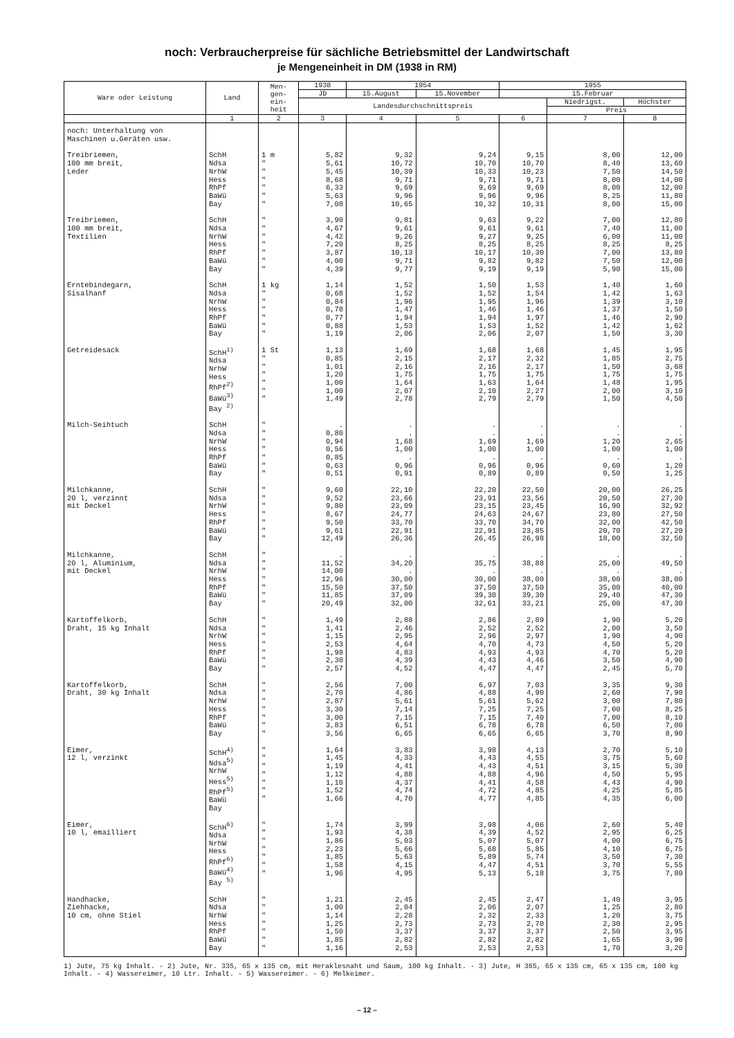noch: Verbraucherpreise für sächliche Betriebsmittel der Landwirtschaft
je Mengeneinheit in DM (1938 in RM)
| Ware oder Leistung | Land | Men- gen- ein- heit | 1938 | 1954 | | 1955 | | |
| --- | --- | --- | --- | --- | --- | --- | --- | --- |
| | | | JD | 15.August | 15.November | 15.Februar | | |
| | | | Landesdurchschnittspreis | | | | Niedrigst. | Höchster |
| | | | | | | | Preis | |
| | 1 | 2 | 3 | 4 | 5 | 6 | 7 | 8 |
| noch: Unterhaltung von Maschinen u.Geräten usw. | | | | | | | | |
| Treibriemen, 100 mm breit, Leder | SchH Ndsa NrhW Hess RhPf BaWü Bay | 1 m " " " " " " | 5,82 5,61 5,45 8,68 6,33 5,63 7,08 | 9,32 10,72 10,39 9,71 9,69 9,96 10,65 | 9,24 10,70 10,33 9,71 9,69 9,96 10,32 | 9,15 10,70 10,23 9,71 9,69 9,96 10,31 | 8,00 8,40 7,50 8,00 8,00 8,25 8,00 | 12,00 13,60 14,50 14,00 12,00 11,80 15,00 |
| Treibriemen, 100 mm breit, Textilien | SchH Ndsa NrhW Hess RhPf BaWü Bay | " " " " " " " | 3,90 4,67 4,42 7,20 3,87 4,00 4,39 | 9,81 9,61 9,26 8,25 10,13 9,71 9,77 | 9,63 9,61 9,27 8,25 10,17 9,82 9,19 | 9,22 9,61 9,25 8,25 10,30 9,82 9,19 | 7,00 7,40 6,00 8,25 7,00 7,50 5,90 | 12,80 11,00 11,00 8,25 13,80 12,00 15,00 |
| Erntebindegarn, Sisalhanf | SchH Ndsa NrhW Hess RhPf BaWü Bay | 1 kg " " " " " " | 1,14 0,68 0,84 0,78 0,77 0,88 1,19 | 1,52 1,52 1,96 1,47 1,94 1,53 2,06 | 1,50 1,52 1,95 1,46 1,94 1,53 2,06 | 1,53 1,54 1,96 1,46 1,97 1,52 2,07 | 1,40 1,42 1,39 1,37 1,46 1,42 1,50 | 1,60 1,63 3,10 1,50 2,90 1,62 3,30 |
| Getreidesack | SchH<sup>1)</sup> Ndsa NrhW Hess RhPf<sup>2)</sup> BaWü<sup>3)</sup> Bay <sup>2)</sup> | 1 St " " " " " " | 1,13 0,85 1,01 1,20 1,00 1,00 1,49 | 1,69 2,15 2,16 1,75 1,64 2,07 2,78 | 1,68 2,17 2,16 1,75 1,63 2,10 2,79 | 1,68 2,32 2,17 1,75 1,64 2,27 2,79 | 1,45 1,85 1,50 1,75 1,48 2,00 1,50 | 1,95 2,75 3,68 1,75 1,95 3,10 4,50 |
| Milch-Seihtuch | SchH Ndsa NrhW Hess RhPf BaWü Bay | " " " " " " " | . 0,80 0,94 0,56 0,85 0,63 0,51 | . . 1,68 1,00 . 0,96 0,91 | . . 1,69 1,00 . 0,96 0,89 | . . 1,69 1,00 . 0,96 0,89 | . . 1,20 1,00 . 0,60 0,50 | . . 2,65 1,00 . 1,20 1,25 |
| Milchkanne, 20 l, verzinnt mit Deckel | SchH Ndsa NrhW Hess RhPf BaWü Bay | " " " " " " " | 9,60 9,52 9,80 8,67 9,50 9,61 12,49 | 22,10 23,66 23,09 24,77 33,70 22,91 26,36 | 22,20 23,91 23,15 24,63 33,70 22,91 26,45 | 22,50 23,56 23,45 24,67 34,70 23,85 26,98 | 20,00 20,50 16,90 23,80 32,00 20,70 18,00 | 26,25 27,30 32,92 27,50 42,50 27,20 32,50 |
| Milchkanne, 20 l, Aluminium, mit Deckel | SchH Ndsa NrhW Hess RhPf BaWü Bay | " " " " " " " | . 11,52 14,00 12,96 15,50 11,85 20,49 | . 34,20 . 30,00 37,50 37,09 32,00 | . 35,75 . 30,00 37,50 39,30 32,61 | . 38,88 . 38,00 37,50 39,30 33,21 | . 25,00 . 38,00 35,00 29,40 25,00 | . 49,50 . 38,00 40,00 47,30 47,30 |
| Kartoffelkorb, Draht, 15 kg Inhalt | SchH Ndsa NrhW Hess RhPf BaWü Bay | " " " " " " " | 1,49 1,41 1,15 2,53 1,98 2,30 2,57 | 2,88 2,46 2,95 4,64 4,83 4,39 4,52 | 2,86 2,52 2,96 4,70 4,93 4,43 4,47 | 2,89 2,52 2,97 4,73 4,93 4,46 4,47 | 1,90 2,00 1,90 4,50 4,70 3,50 2,45 | 5,20 3,50 4,90 5,20 5,20 4,90 5,70 |
| Kartoffelkorb, Draht, 30 kg Inhalt | SchH Ndsa NrhW Hess RhPf BaWü Bay | " " " " " " " | 2,56 2,70 2,87 3,30 3,00 3,83 3,56 | 7,00 4,86 5,61 7,14 7,15 6,51 6,65 | 6,97 4,88 5,61 7,25 7,15 6,78 6,65 | 7,03 4,90 5,62 7,25 7,40 6,78 6,65 | 3,35 2,60 3,00 7,00 7,00 6,50 3,70 | 9,30 7,90 7,80 8,25 8,10 7,00 8,90 |
| Eimer, 12 l, verzinkt | SchH<sup>4)</sup> Ndsa<sup>5)</sup> NrhW Hess<sup>5)</sup> RhPf<sup>5)</sup> BaWü Bay | " " " " " " " | 1,64 1,45 1,19 1,12 1,10 1,52 1,66 | 3,83 4,33 4,41 4,88 4,37 4,74 4,70 | 3,98 4,43 4,43 4,88 4,41 4,72 4,77 | 4,13 4,55 4,51 4,96 4,58 4,85 4,85 | 2,70 3,75 3,15 4,50 4,43 4,25 4,35 | 5,10 5,60 5,30 5,95 4,90 5,85 6,00 |
| Eimer, 10 l, emailliert | SchH<sup>6)</sup> Ndsa NrhW Hess RhPf<sup>6)</sup> BaWü<sup>4)</sup> Bay <sup>5)</sup> | " " " " " " " | 1,74 1,93 1,86 2,23 1,85 1,58 1,96 | 3,99 4,38 5,03 5,66 5,63 4,15 4,95 | 3,98 4,39 5,07 5,68 5,89 4,47 5,13 | 4,06 4,52 5,07 5,85 5,74 4,51 5,18 | 2,60 2,95 4,00 4,10 3,50 3,70 3,75 | 5,40 6,25 6,75 6,75 7,30 5,55 7,80 |
| Handhacke, Ziehhacke, 10 cm, ohne Stiel | SchH Ndsa NrhW Hess RhPf BaWü Bay | " " " " " " " | 1,21 1,00 1,14 1,25 1,50 1,85 1,16 | 2,45 2,04 2,28 2,73 3,37 2,82 2,53 | 2,45 2,06 2,32 2,73 3,37 2,82 2,53 | 2,47 2,07 2,33 2,70 3,37 2,82 2,53 | 1,40 1,25 1,20 2,30 2,50 1,65 1,70 | 3,95 2,80 3,75 2,95 3,95 3,90 3,20 |
1) Jute, 75 kg Inhalt. - 2) Jute, Nr. 335, 65 x 135 cm, mit Heraklesnaht und Saum, 100 kg Inhalt. - 3) Jute, H 365, 65 x 135 cm, 65 x 135 cm, 100 kg Inhalt. - 4) Wassereimer, 10 Ltr. Inhalt. - 5) Wassereimer. - 6) Melkeimer.
– 12 –